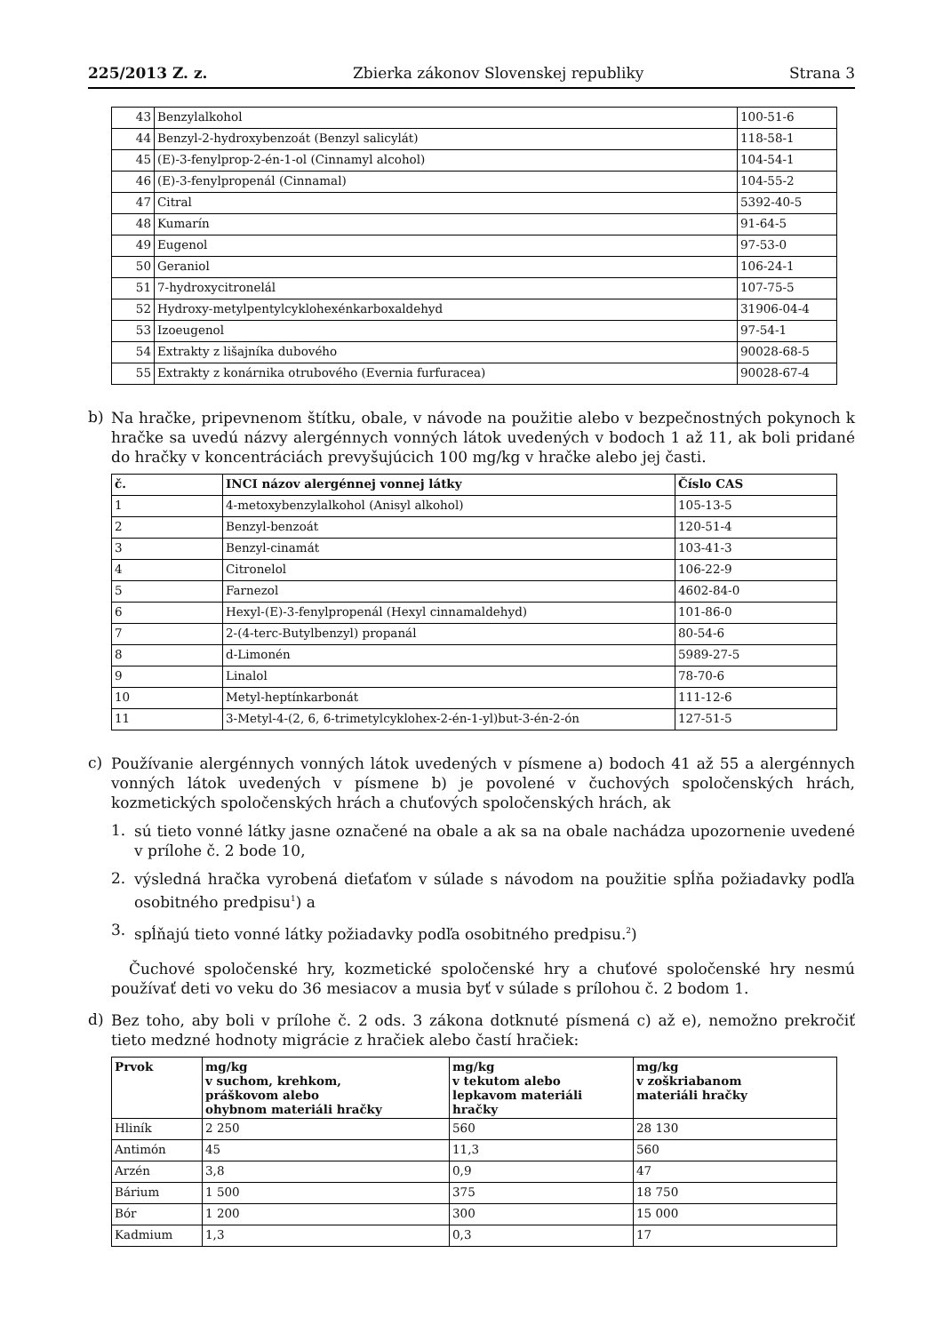225/2013 Z. z. Zbierka zákonov Slovenskej republiky Strana 3
| 43 | Benzylalkohol | 100-51-6 |
| 44 | Benzyl-2-hydroxybenzoát (Benzyl salicylát) | 118-58-1 |
| 45 | (E)-3-fenylprop-2-én-1-ol (Cinnamyl alcohol) | 104-54-1 |
| 46 | (E)-3-fenylpropenál (Cinnamal) | 104-55-2 |
| 47 | Citral | 5392-40-5 |
| 48 | Kumarín | 91-64-5 |
| 49 | Eugenol | 97-53-0 |
| 50 | Geraniol | 106-24-1 |
| 51 | 7-hydroxycitronelál | 107-75-5 |
| 52 | Hydroxy-metylpentylcyklohexénkarboxaldehyd | 31906-04-4 |
| 53 | Izoeugenol | 97-54-1 |
| 54 | Extrakty z lišajníka dubového | 90028-68-5 |
| 55 | Extrakty z konárnika otrubového (Evernia furfuracea) | 90028-67-4 |
b)
Na hračke, pripevnenom štítku, obale, v návode na použitie alebo v bezpečnostných pokynoch k hračke sa uvedú názvy alergénnych vonných látok uvedených v bodoch 1 až 11, ak boli pridané do hračky v koncentráciách prevyšujúcich 100 mg/kg v hračke alebo jej časti.
| č. | INCI názov alergénnej vonnej látky | Číslo CAS |
| --- | --- | --- |
| 1 | 4-metoxybenzylalkohol (Anisyl alkohol) | 105-13-5 |
| 2 | Benzyl-benzoát | 120-51-4 |
| 3 | Benzyl-cinamát | 103-41-3 |
| 4 | Citronelol | 106-22-9 |
| 5 | Farnezol | 4602-84-0 |
| 6 | Hexyl-(E)-3-fenylpropenál (Hexyl cinnamaldehyd) | 101-86-0 |
| 7 | 2-(4-terc-Butylbenzyl) propanál | 80-54-6 |
| 8 | d-Limonén | 5989-27-5 |
| 9 | Linalol | 78-70-6 |
| 10 | Metyl-heptínkarbonát | 111-12-6 |
| 11 | 3-Metyl-4-(2, 6, 6-trimetylcyklohex-2-én-1-yl)but-3-én-2-ón | 127-51-5 |
c)
Používanie alergénnych vonných látok uvedených v písmene a) bodoch 41 až 55 a alergénnych vonných látok uvedených v písmene b) je povolené v čuchových spoločenských hrách, kozmetických spoločenských hrách a chuťových spoločenských hrách, ak
1.
sú tieto vonné látky jasne označené na obale a ak sa na obale nachádza upozornenie uvedené v prílohe č. 2 bode 10,
2.
výsledná hračka vyrobená dieťaťom v súlade s návodom na použitie spĺňa požiadavky podľa osobitného predpisu<sup>1</sup>) a
3.
spĺňajú tieto vonné látky požiadavky podľa osobitného predpisu.<sup>2</sup>)
Čuchové spoločenské hry, kozmetické spoločenské hry a chuťové spoločenské hry nesmú používať deti vo veku do 36 mesiacov a musia byť v súlade s prílohou č. 2 bodom 1.
d)
Bez toho, aby boli v prílohe č. 2 ods. 3 zákona dotknuté písmená c) až e), nemožno prekročiť tieto medzné hodnoty migrácie z hračiek alebo častí hračiek:
| Prvok | mg/kg v suchom, krehkom, práškovom alebo ohybnom materiáli hračky | mg/kg v tekutom alebo lepkavom materiáli hračky | mg/kg v zoškriabanom materiáli hračky |
| --- | --- | --- | --- |
| Hliník | 2 250 | 560 | 28 130 |
| Antimón | 45 | 11,3 | 560 |
| Arzén | 3,8 | 0,9 | 47 |
| Bárium | 1 500 | 375 | 18 750 |
| Bór | 1 200 | 300 | 15 000 |
| Kadmium | 1,3 | 0,3 | 17 |